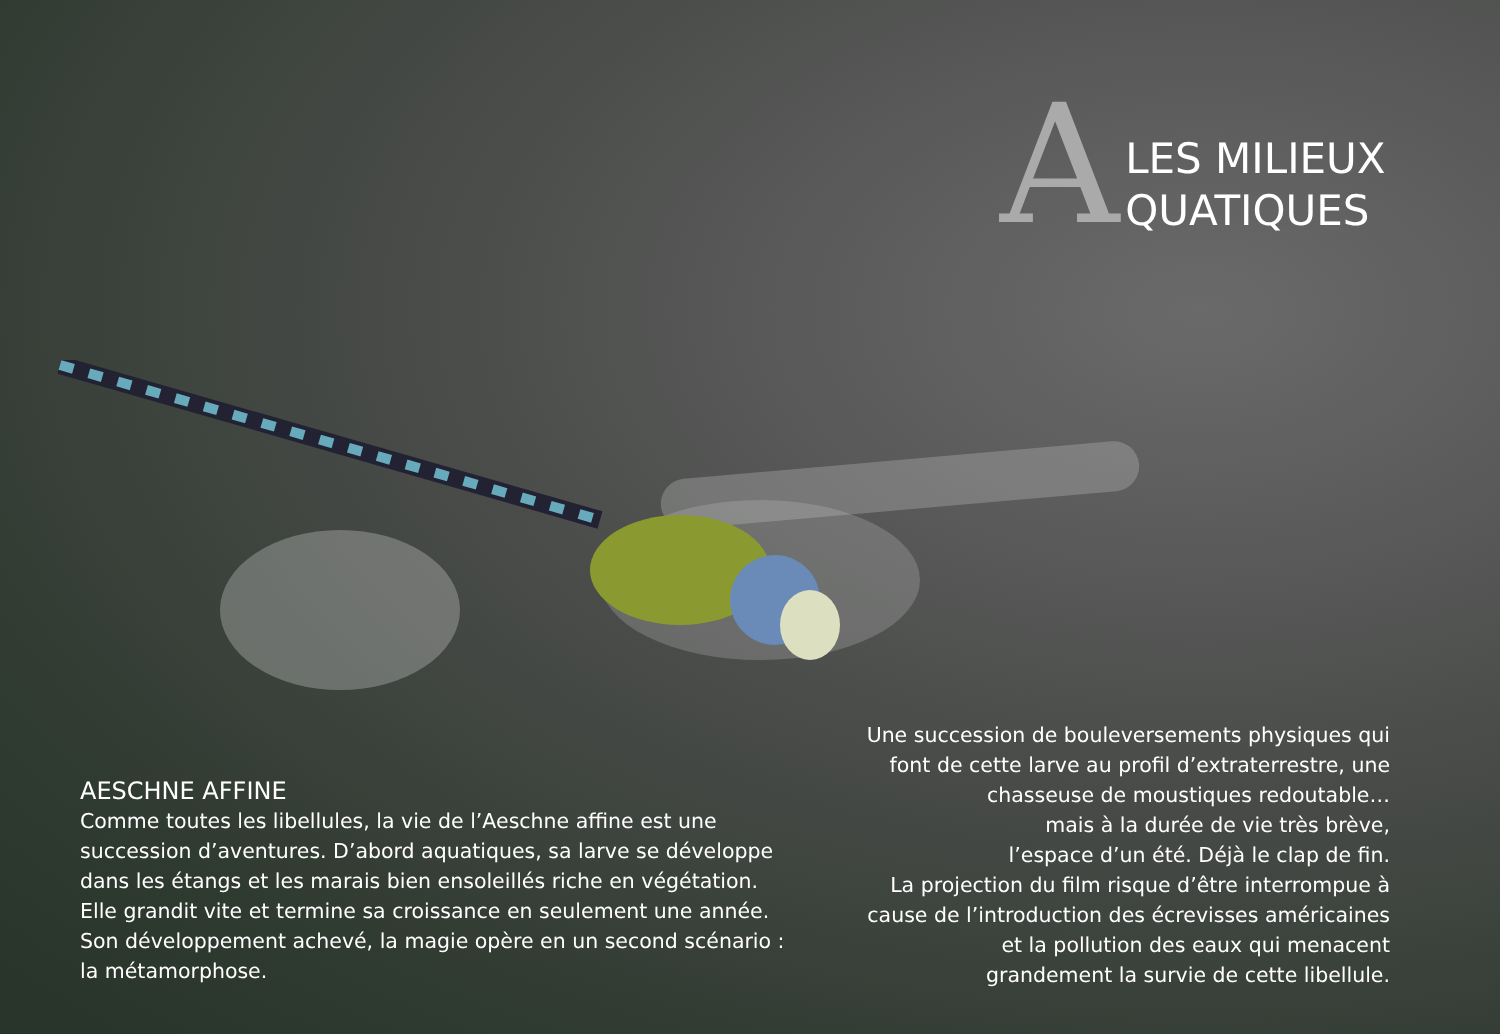A LES MILIEUX
QUATIQUES
AESCHNE AFFINE
Comme toutes les libellules, la vie de l’Aeschne affine est une succession d’aventures. D’abord aquatiques, sa larve se développe dans les étangs et les marais bien ensoleillés riche en végétation. Elle grandit vite et termine sa croissance en seulement une année. Son développement achevé, la magie opère en un second scénario : la métamorphose.
Une succession de bouleversements physiques qui
font de cette larve au profil d’extraterrestre, une
chasseuse de moustiques redoutable…
mais à la durée de vie très brève,
l’espace d’un été. Déjà le clap de fin.
La projection du film risque d’être interrompue à
cause de l’introduction des écrevisses américaines
et la pollution des eaux qui menacent
grandement la survie de cette libellule.